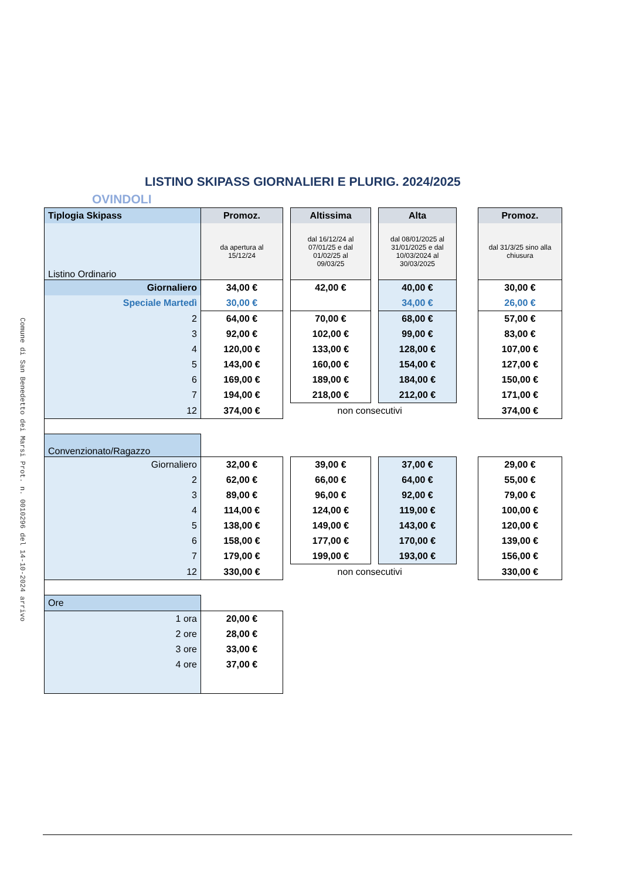Comune di San Benedetto dei Marsi Prot. n. 0010296 del 14-10-2024 arrivo
LISTINO SKIPASS GIORNALIERI E PLURIG. 2024/2025
OVINDOLI
| Tiplogia Skipass | Promoz. | | Altissima | | Alta | | Promoz. |
| Listino Ordinario | da apertura al 15/12/24 | | dal 16/12/24 al 07/01/25 e dal 01/02/25 al 09/03/25 | | dal 08/01/2025 al 31/01/2025 e dal 10/03/2024 al 30/03/2025 | | dal 31/3/25 sino alla chiusura |
| Giornaliero | 34,00 € | | 42,00 € | | 40,00 € | | 30,00 € |
| Speciale Martedì | 30,00 € | | | | 34,00 € | | 26,00 € |
| 2 | 64,00 € | | 70,00 € | | 68,00 € | | 57,00 € |
| 3 | 92,00 € | | 102,00 € | | 99,00 € | | 83,00 € |
| 4 | 120,00 € | | 133,00 € | | 128,00 € | | 107,00 € |
| 5 | 143,00 € | | 160,00 € | | 154,00 € | | 127,00 € |
| 6 | 169,00 € | | 189,00 € | | 184,00 € | | 150,00 € |
| 7 | 194,00 € | | 218,00 € | | 212,00 € | | 171,00 € |
| 12 | 374,00 € | non consecutivi | | | | | 374,00 € |
| Convenzionato/Ragazzo | | | | | | | |
| Giornaliero | 32,00 € | | 39,00 € | | 37,00 € | | 29,00 € |
| 2 | 62,00 € | | 66,00 € | | 64,00 € | | 55,00 € |
| 3 | 89,00 € | | 96,00 € | | 92,00 € | | 79,00 € |
| 4 | 114,00 € | | 124,00 € | | 119,00 € | | 100,00 € |
| 5 | 138,00 € | | 149,00 € | | 143,00 € | | 120,00 € |
| 6 | 158,00 € | | 177,00 € | | 170,00 € | | 139,00 € |
| 7 | 179,00 € | | 199,00 € | | 193,00 € | | 156,00 € |
| 12 | 330,00 € | non consecutivi | | | | | 330,00 € |
| Ore | | | | | | | |
| 1 ora | 20,00 € | | | | | | |
| 2 ore | 28,00 € | | | | | | |
| 3 ore | 33,00 € | | | | | | |
| 4 ore | 37,00 € | | | | | | |